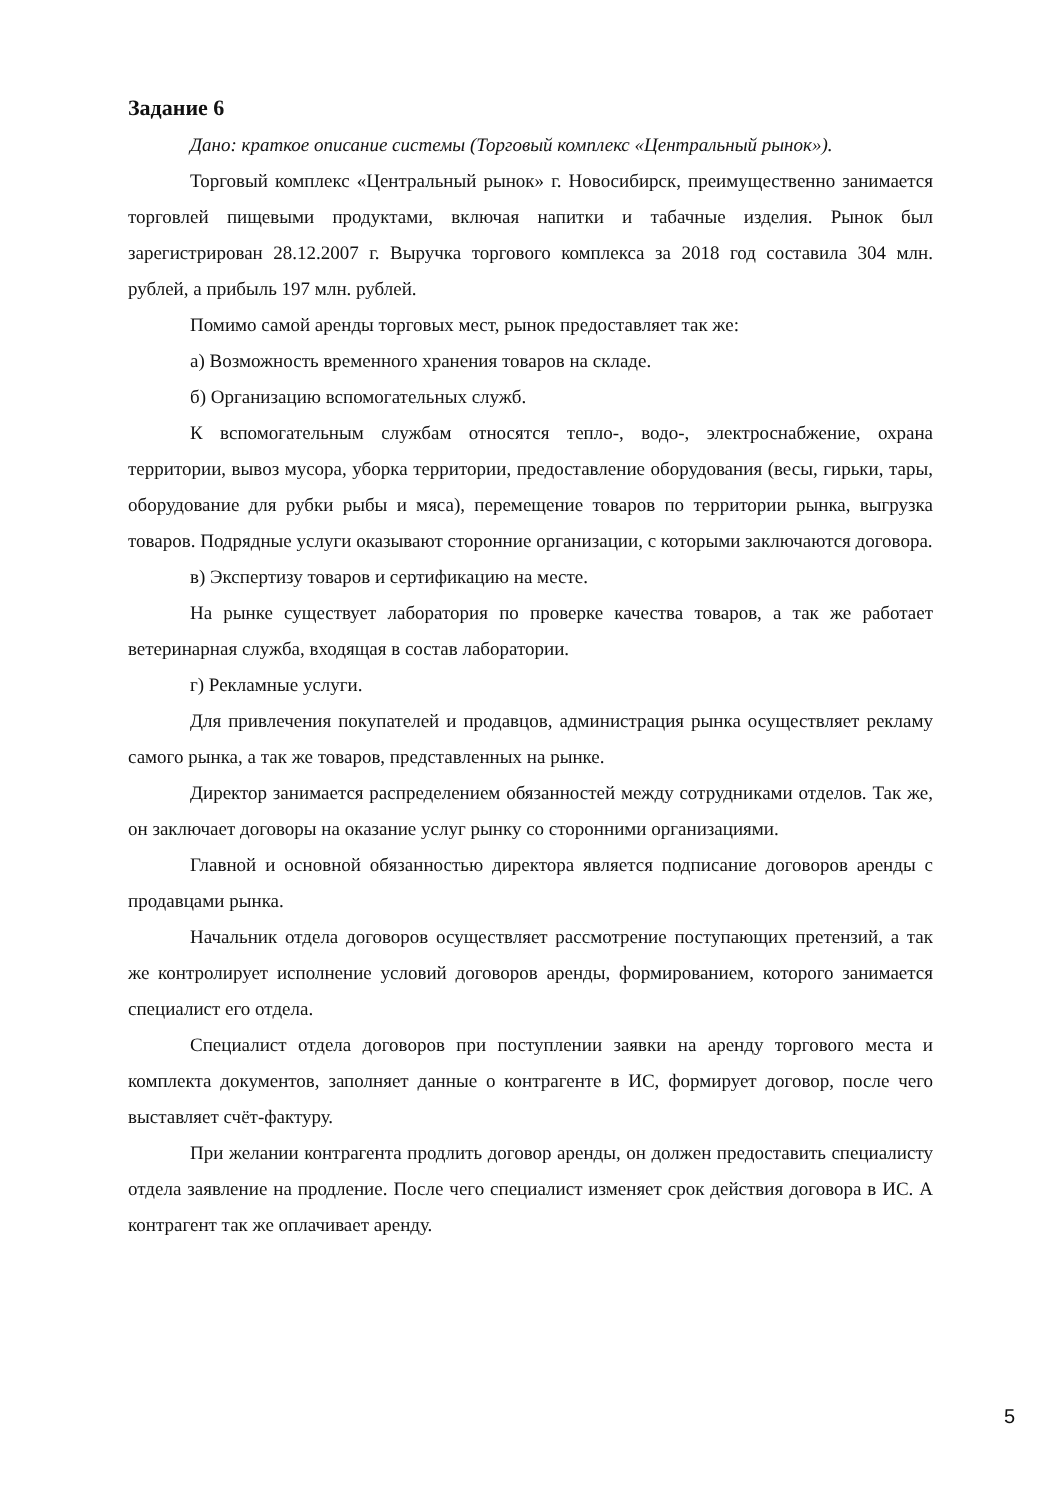Задание 6
Дано: краткое описание системы (Торговый комплекс «Центральный рынок»).
Торговый комплекс «Центральный рынок» г. Новосибирск, преимущественно занимается торговлей пищевыми продуктами, включая напитки и табачные изделия. Рынок был зарегистрирован 28.12.2007 г. Выручка торгового комплекса за 2018 год составила 304 млн. рублей, а прибыль 197 млн. рублей.
Помимо самой аренды торговых мест, рынок предоставляет так же:
а) Возможность временного хранения товаров на складе.
б) Организацию вспомогательных служб.
К вспомогательным службам относятся тепло-, водо-, электроснабжение, охрана территории, вывоз мусора, уборка территории, предоставление оборудования (весы, гирьки, тары, оборудование для рубки рыбы и мяса), перемещение товаров по территории рынка, выгрузка товаров. Подрядные услуги оказывают сторонние организации, с которыми заключаются договора.
в) Экспертизу товаров и сертификацию на месте.
На рынке существует лаборатория по проверке качества товаров, а так же работает ветеринарная служба, входящая в состав лаборатории.
г) Рекламные услуги.
Для привлечения покупателей и продавцов, администрация рынка осуществляет рекламу самого рынка, а так же товаров, представленных на рынке.
Директор занимается распределением обязанностей между сотрудниками отделов. Так же, он заключает договоры на оказание услуг рынку со сторонними организациями.
Главной и основной обязанностью директора является подписание договоров аренды с продавцами рынка.
Начальник отдела договоров осуществляет рассмотрение поступающих претензий, а так же контролирует исполнение условий договоров аренды, формированием, которого занимается специалист его отдела.
Специалист отдела договоров при поступлении заявки на аренду торгового места и комплекта документов, заполняет данные о контрагенте в ИС, формирует договор, после чего выставляет счёт-фактуру.
При желании контрагента продлить договор аренды, он должен предоставить специалисту отдела заявление на продление. После чего специалист изменяет срок действия договора в ИС. А контрагент так же оплачивает аренду.
5